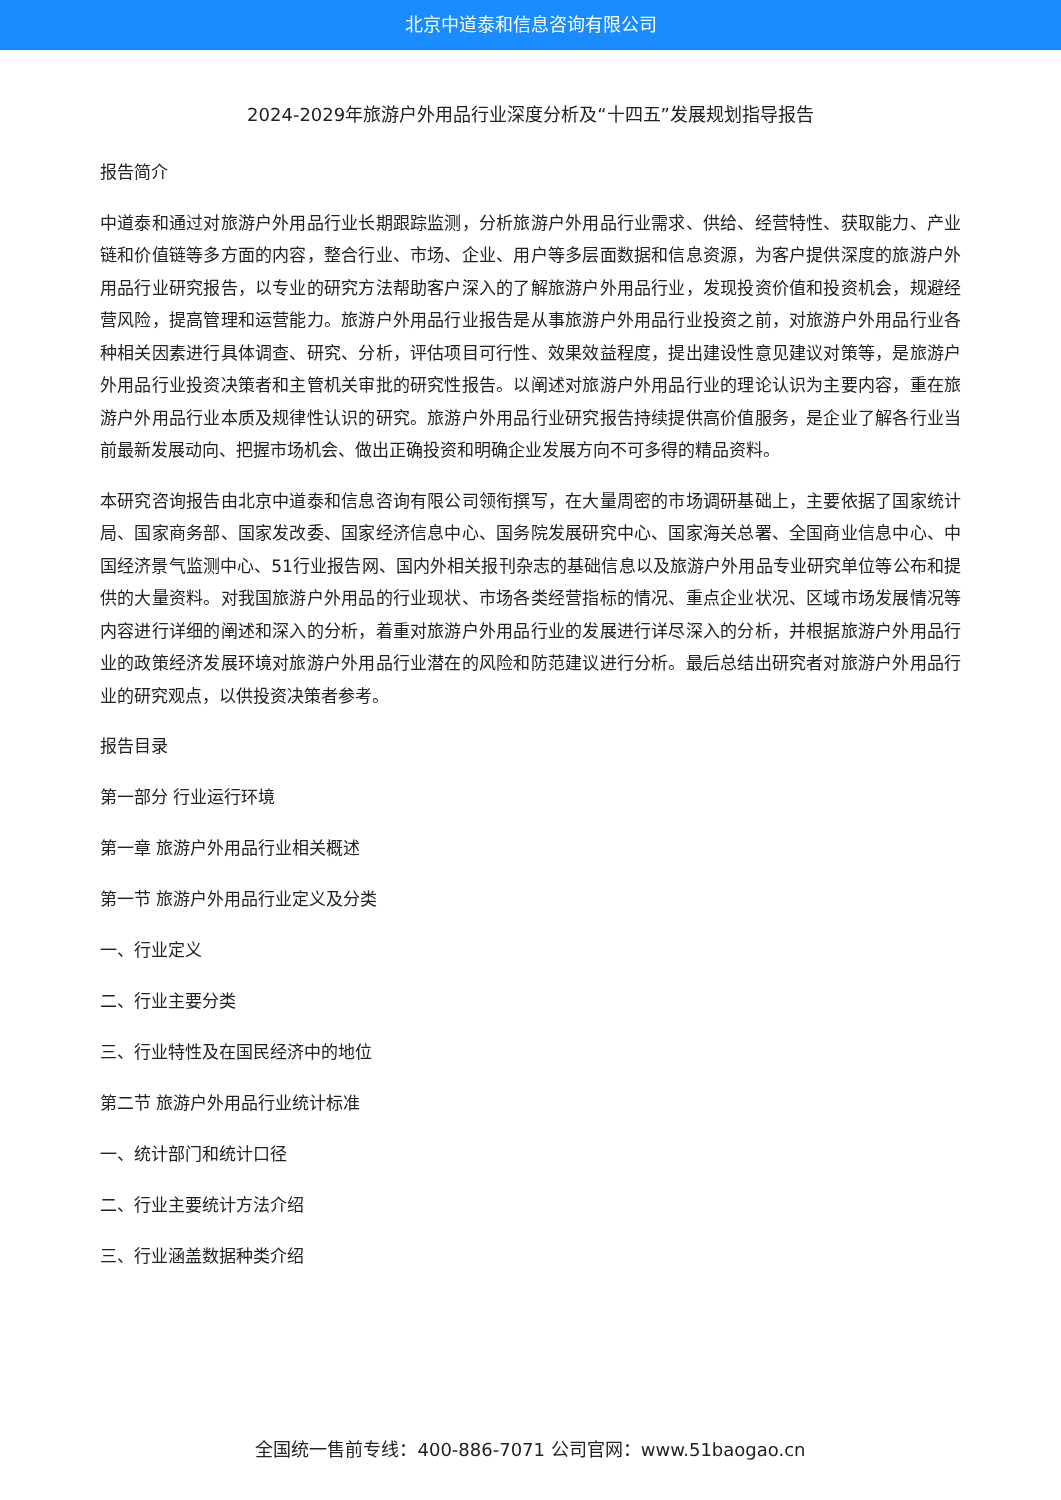北京中道泰和信息咨询有限公司
2024-2029年旅游户外用品行业深度分析及“十四五”发展规划指导报告
报告简介
中道泰和通过对旅游户外用品行业长期跟踪监测，分析旅游户外用品行业需求、供给、经营特性、获取能力、产业链和价值链等多方面的内容，整合行业、市场、企业、用户等多层面数据和信息资源，为客户提供深度的旅游户外用品行业研究报告，以专业的研究方法帮助客户深入的了解旅游户外用品行业，发现投资价值和投资机会，规避经营风险，提高管理和运营能力。旅游户外用品行业报告是从事旅游户外用品行业投资之前，对旅游户外用品行业各种相关因素进行具体调查、研究、分析，评估项目可行性、效果效益程度，提出建设性意见建议对策等，是旅游户外用品行业投资决策者和主管机关审批的研究性报告。以阐述对旅游户外用品行业的理论认识为主要内容，重在旅游户外用品行业本质及规律性认识的研究。旅游户外用品行业研究报告持续提供高价值服务，是企业了解各行业当前最新发展动向、把握市场机会、做出正确投资和明确企业发展方向不可多得的精品资料。
本研究咨询报告由北京中道泰和信息咨询有限公司领衔撰写，在大量周密的市场调研基础上，主要依据了国家统计局、国家商务部、国家发改委、国家经济信息中心、国务院发展研究中心、国家海关总署、全国商业信息中心、中国经济景气监测中心、51行业报告网、国内外相关报刊杂志的基础信息以及旅游户外用品专业研究单位等公布和提供的大量资料。对我国旅游户外用品的行业现状、市场各类经营指标的情况、重点企业状况、区域市场发展情况等内容进行详细的阐述和深入的分析，着重对旅游户外用品行业的发展进行详尽深入的分析，并根据旅游户外用品行业的政策经济发展环境对旅游户外用品行业潜在的风险和防范建议进行分析。最后总结出研究者对旅游户外用品行业的研究观点，以供投资决策者参考。
报告目录
第一部分 行业运行环境
第一章 旅游户外用品行业相关概述
第一节 旅游户外用品行业定义及分类
一、行业定义
二、行业主要分类
三、行业特性及在国民经济中的地位
第二节 旅游户外用品行业统计标准
一、统计部门和统计口径
二、行业主要统计方法介绍
三、行业涵盖数据种类介绍
全国统一售前专线：400-886-7071 公司官网：www.51baogao.cn